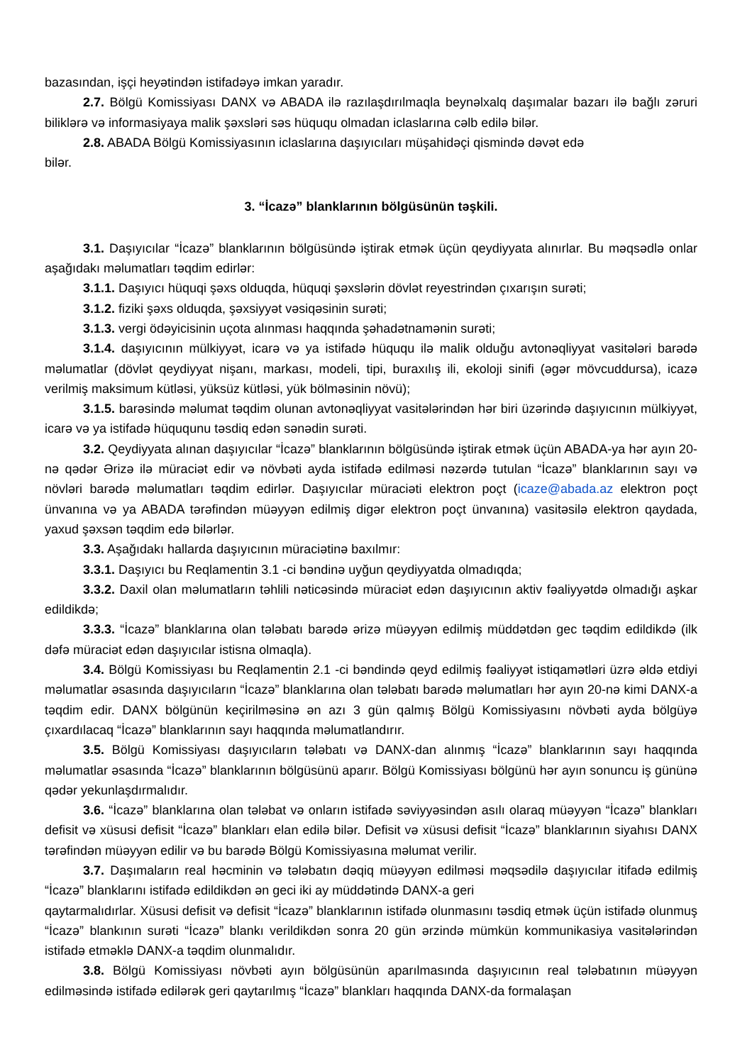bazasından, işçi heyətindən istifadəyə imkan yaradır.
2.7. Bölgü Komissiyası DANX və ABADA ilə razılaşdırılmaqla beynəlxalq daşımalar bazarı ilə bağlı zəruri biliklərə və informasiyaya malik şəxsləri səs hüququ olmadan iclaslarına cəlb edilə bilər.
2.8. ABADA Bölgü Komissiyasının iclaslarına daşıyıcıları müşahidəçi qismində dəvət edə
bilər.
3. “İcazə” blanklarının bölgüsünün təşkili.
3.1. Daşıyıcılar “İcazə” blanklarının bölgüsündə iştirak etmək üçün qeydiyyata alınırlar. Bu məqsədlə onlar aşağıdakı məlumatları təqdim edirlər:
3.1.1. Daşıyıcı hüquqi şəxs olduqda, hüquqi şəxslərin dövlət reyestrindən çıxarışın surəti;
3.1.2. fiziki şəxs olduqda, şəxsiyyət vəsiqəsinin surəti;
3.1.3. vergi ödəyicisinin uçota alınması haqqında şəhadətnamənin surəti;
3.1.4. daşıyıcının mülkiyyət, icarə və ya istifadə hüququ ilə malik olduğu avtonəqliyyat vasitələri barədə məlumatlar (dövlət qeydiyyat nişanı, markası, modeli, tipi, buraxılış ili, ekoloji sinifi (əgər mövcuddursa), icazə verilmiş maksimum kütləsi, yüksüz kütləsi, yük bölməsinin növü);
3.1.5. barəsində məlumat təqdim olunan avtonəqliyyat vasitələrindən hər biri üzərində daşıyıcının mülkiyyət, icarə və ya istifadə hüququnu təsdiq edən sənədin surəti.
3.2. Qeydiyyata alınan daşıyıcılar “İcazə” blanklarının bölgüsündə iştirak etmək üçün ABADA-ya hər ayın 20-nə qədər Ərizə ilə müraciət edir və növbəti ayda istifadə edilməsi nəzərdə tutulan “İcazə” blanklarının sayı və növləri barədə məlumatları təqdim edirlər. Daşıyıcılar müraciəti elektron poçt (icaze@abada.az elektron poçt ünvanına və ya ABADA tərəfindən müəyyən edilmiş digər elektron poçt ünvanına) vasitəsilə elektron qaydada, yaxud şəxsən təqdim edə bilərlər.
3.3. Aşağıdakı hallarda daşıyıcının müraciətinə baxılmır:
3.3.1. Daşıyıcı bu Reqlamentin 3.1 -ci bəndinə uyğun qeydiyyatda olmadıqda;
3.3.2. Daxil olan məlumatların təhlili nəticəsində müraciət edən daşıyıcının aktiv fəaliyyətdə olmadığı aşkar edildikdə;
3.3.3. “İcazə” blanklarına olan tələbatı barədə ərizə müəyyən edilmiş müddətdən gec təqdim edildikdə (ilk dəfə müraciət edən daşıyıcılar istisna olmaqla).
3.4. Bölgü Komissiyası bu Reqlamentin 2.1 -ci bəndində qeyd edilmiş fəaliyyət istiqamətləri üzrə əldə etdiyi məlumatlar əsasında daşıyıcıların “İcazə” blanklarına olan tələbatı barədə məlumatları hər ayın 20-nə kimi DANX-a təqdim edir. DANX bölgünün keçirilməsinə ən azı 3 gün qalmış Bölgü Komissiyasını növbəti ayda bölgüyə çıxardılacaq “İcazə” blanklarının sayı haqqında məlumatlandırır.
3.5. Bölgü Komissiyası daşıyıcıların tələbatı və DANX-dan alınmış “İcazə” blanklarının sayı haqqında məlumatlar əsasında “İcazə” blanklarının bölgüsünü aparır. Bölgü Komissiyası bölgünü hər ayın sonuncu iş gününə qədər yekunlaşdırmalıdır.
3.6. “İcazə” blanklarına olan tələbat və onların istifadə səviyyəsindən asılı olaraq müəyyən “İcazə” blankları defisit və xüsusi defisit “İcazə” blankları elan edilə bilər. Defisit və xüsusi defisit “İcazə” blanklarının siyahısı DANX tərəfindən müəyyən edilir və bu barədə Bölgü Komissiyasına məlumat verilir.
3.7. Daşımaların real həcminin və tələbatın dəqiq müəyyən edilməsi məqsədilə daşıyıcılar itifadə edilmiş “İcazə” blanklarını istifadə edildikdən ən geci iki ay müddətində DANX-a geri
qaytarmalıdırlar. Xüsusi defisit və defisit “İcazə” blanklarının istifadə olunmasını təsdiq etmək üçün istifadə olunmuş “İcazə” blankının surəti “İcazə” blankı verildikdən sonra 20 gün ərzində mümkün kommunikasiya vasitələrindən istifadə etməklə DANX-a təqdim olunmalıdır.
3.8. Bölgü Komissiyası növbəti ayın bölgüsünün aparılmasında daşıyıcının real tələbatının müəyyən edilməsində istifadə edilərək geri qaytarılmış “İcazə” blankları haqqında DANX-da formalaşan